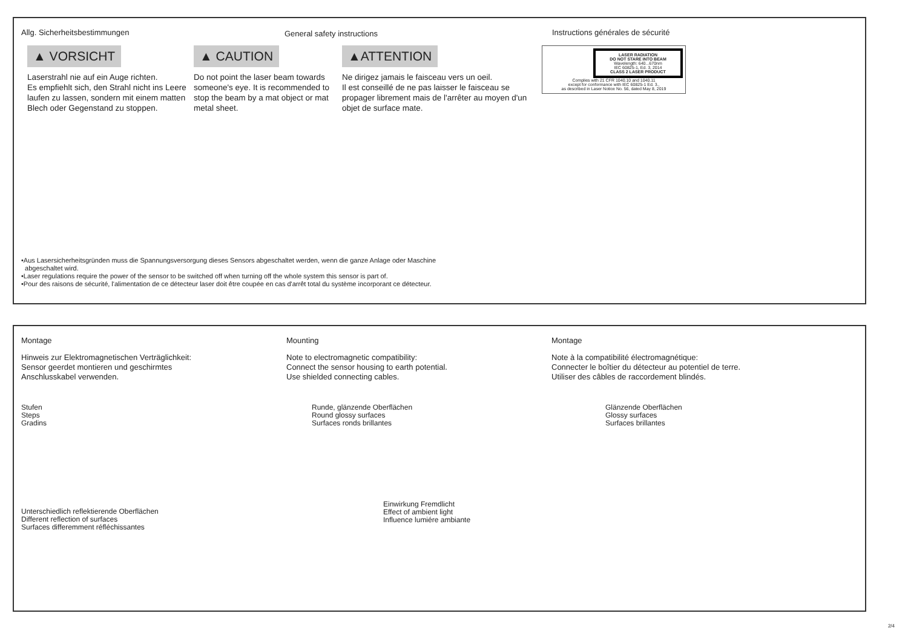Allg. Sicherheitsbestimmungen General safety instructions Instructions générales de sécurité
▲ VORSICHT
Laserstrahl nie auf ein Auge richten.
Es empfiehlt sich, den Strahl nicht ins Leere laufen zu lassen, sondern mit einem matten Blech oder Gegenstand zu stoppen.
▲ CAUTION
Do not point the laser beam towards someone's eye. It is recommended to stop the beam by a mat object or mat metal sheet.
▲ATTENTION
Ne dirigez jamais le faisceau vers un oeil.
Il est conseillé de ne pas laisser le faisceau se propager librement mais de l'arrêter au moyen d'un objet de surface mate.
LASER RADIATION
DO NOT STARE INTO BEAM
Wavelength: 640...670nm
IEC 60825-1, Ed. 3, 2014
CLASS 2 LASER PRODUCT
Complies with 21 CFR 1040.10 and 1040.11
except for conformance with IEC 60825-1 Ed. 3.,
as described in Laser Notice No. 56, dated May 8, 2019
•Aus Lasersicherheitsgründen muss die Spannungsversorgung dieses Sensors abgeschaltet werden, wenn die ganze Anlage oder Maschine
abgeschaltet wird.
•Laser regulations require the power of the sensor to be switched off when turning off the whole system this sensor is part of.
•Pour des raisons de sécurité, l'alimentation de ce détecteur laser doit être coupée en cas d'arrêt total du système incorporant ce détecteur.
Montage
Hinweis zur Elektromagnetischen Verträglichkeit:
Sensor geerdet montieren und geschirmtes
Anschlusskabel verwenden.
Mounting
Note to electromagnetic compatibility:
Connect the sensor housing to earth potential.
Use shielded connecting cables.
Montage
Note à la compatibilité électromagnétique:
Connecter le boîtier du détecteur au potentiel de terre.
Utiliser des câbles de raccordement blindés.
Stufen
Steps
Gradins
Runde, glänzende Oberflächen
Round glossy surfaces
Surfaces ronds brillantes
Glänzende Oberflächen
Glossy surfaces
Surfaces brillantes
Unterschiedlich reflektierende Oberflächen
Different reflection of surfaces
Surfaces differemment réfléchissantes
Einwirkung Fremdlicht
Effect of ambient light
Influence lumiére ambiante
2/4